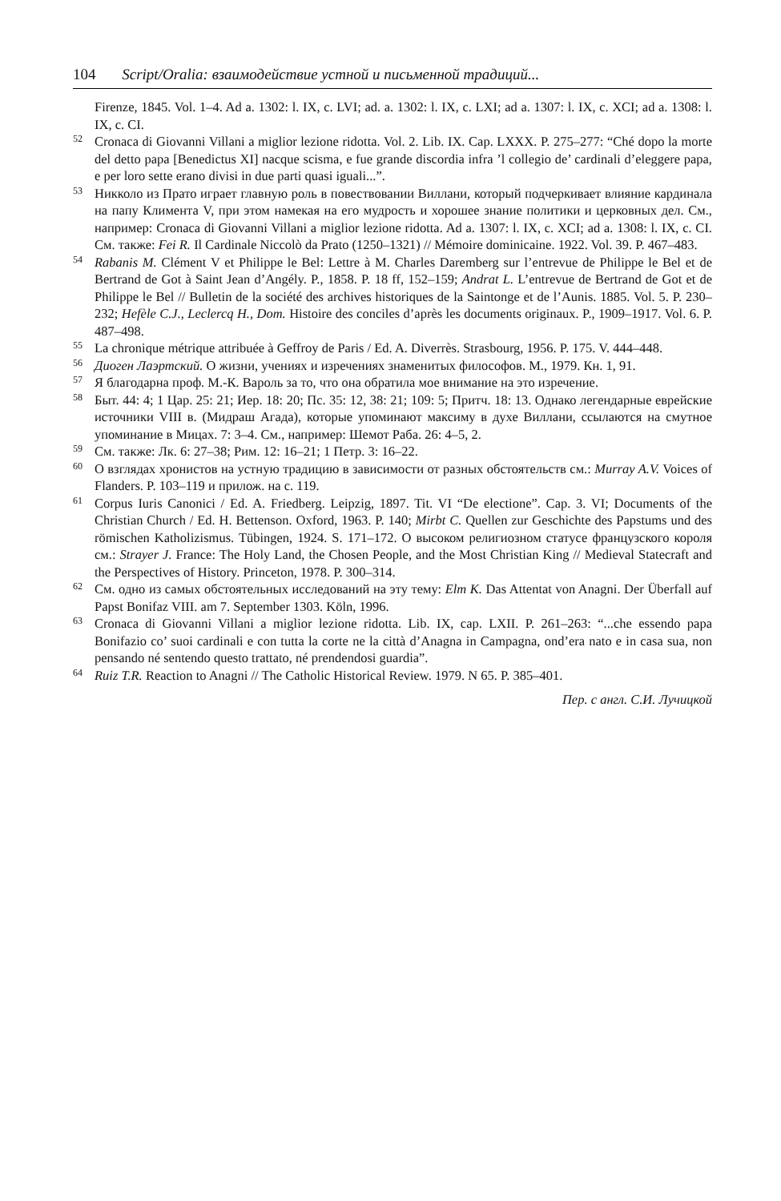104 Script/Oralia: взаимодействие устной и письменной традиций...
Firenze, 1845. Vol. 1–4. Ad a. 1302: l. IX, c. LVI; ad. a. 1302: l. IX, c. LXI; ad a. 1307: l. IX, c. XCI; ad a. 1308: l. IX, c. CI.
<sup>52</sup> Cronaca di Giovanni Villani a miglior lezione ridotta. Vol. 2. Lib. IX. Cap. LXXX. P. 275–277: “Ché dopo la morte del detto papa [Benedictus XI] nacque scisma, e fue grande discordia infra ’l collegio de’ cardinali d’eleggere papa, e per loro sette erano divisi in due parti quasi iguali...”.
<sup>53</sup> Никколо из Прато играет главную роль в повествовании Виллани, который подчеркивает влияние кардинала на папу Климента V, при этом намекая на его мудрость и хорошее знание политики и церковных дел. См., например: Cronaca di Giovanni Villani a miglior lezione ridotta. Ad a. 1307: l. IX, c. XCI; ad a. 1308: l. IX, c. CI. См. также: Fei R. Il Cardinale Niccolò da Prato (1250–1321) // Mémoire dominicaine. 1922. Vol. 39. P. 467–483.
<sup>54</sup> Rabanis M. Clément V et Philippe le Bel: Lettre à M. Charles Daremberg sur l’entrevue de Philippe le Bel et de Bertrand de Got à Saint Jean d’Angély. P., 1858. P. 18 ff, 152–159; Andrat L. L’entrevue de Bertrand de Got et de Philippe le Bel // Bulletin de la société des archives historiques de la Saintonge et de l’Aunis. 1885. Vol. 5. P. 230–232; Hefèle C.J., Leclercq H., Dom. Histoire des conciles d’après les documents originaux. P., 1909–1917. Vol. 6. P. 487–498.
<sup>55</sup> La chronique métrique attribuée à Geffroy de Paris / Ed. A. Diverrès. Strasbourg, 1956. P. 175. V. 444–448.
<sup>56</sup> Диоген Лаэртский. О жизни, учениях и изречениях знаменитых философов. М., 1979. Кн. 1, 91.
<sup>57</sup> Я благодарна проф. М.-К. Вароль за то, что она обратила мое внимание на это изречение.
<sup>58</sup> Быт. 44: 4; 1 Цар. 25: 21; Иер. 18: 20; Пс. 35: 12, 38: 21; 109: 5; Притч. 18: 13. Однако легендарные еврейские источники VIII в. (Мидраш Агада), которые упоминают максиму в духе Виллани, ссылаются на смутное упоминание в Мицах. 7: 3–4. См., например: Шемот Раба. 26: 4–5, 2.
<sup>59</sup> См. также: Лк. 6: 27–38; Рим. 12: 16–21; 1 Петр. 3: 16–22.
<sup>60</sup> О взглядах хронистов на устную традицию в зависимости от разных обстоятельств см.: Murray A.V. Voices of Flanders. P. 103–119 и прилож. на с. 119.
<sup>61</sup> Corpus Iuris Canonici / Ed. A. Friedberg. Leipzig, 1897. Tit. VI “De electione”. Cap. 3. VI; Documents of the Christian Church / Ed. H. Bettenson. Oxford, 1963. P. 140; Mirbt C. Quellen zur Geschichte des Papstums und des römischen Katholizismus. Tübingen, 1924. S. 171–172. О высоком религиозном статусе французского короля см.: Strayer J. France: The Holy Land, the Chosen People, and the Most Christian King // Medieval Statecraft and the Perspectives of History. Princeton, 1978. P. 300–314.
<sup>62</sup> См. одно из самых обстоятельных исследований на эту тему: Elm K. Das Attentat von Anagni. Der Überfall auf Papst Bonifaz VIII. am 7. September 1303. Köln, 1996.
<sup>63</sup> Cronaca di Giovanni Villani a miglior lezione ridotta. Lib. IX, cap. LXII. P. 261–263: “...che essendo papa Bonifazio co’ suoi cardinali e con tutta la corte ne la città d’Anagna in Campagna, ond’era nato e in casa sua, non pensando né sentendo questo trattato, né prendendosi guardia”.
<sup>64</sup> Ruiz T.R. Reaction to Anagni // The Catholic Historical Review. 1979. N 65. P. 385–401.
Пер. с англ. С.И. Лучицкой